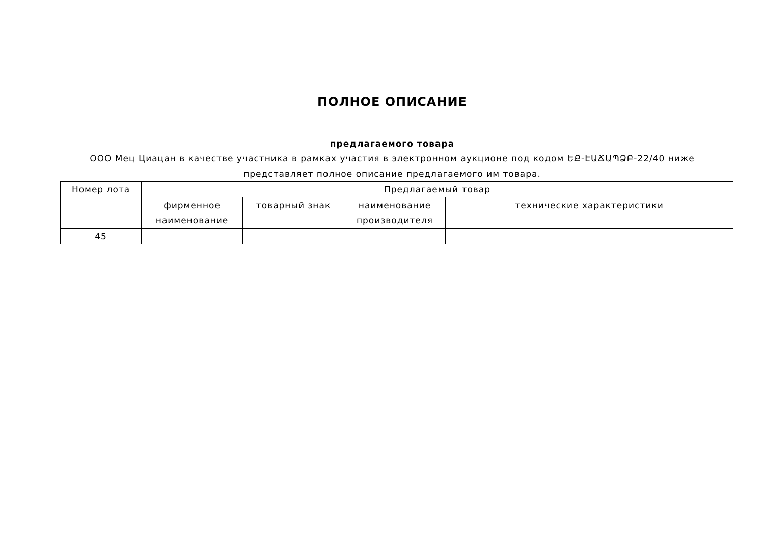ПОЛНОЕ ОПИСАНИЕ
предлагаемого товара
ООО Мец Циацан в качестве участника в рамках участия в электронном аукционе под кодом ԵՔ-ԷԱՃԱՊՁԲ-22/40 ниже представляет полное описание предлагаемого им товара.
| Номер лота | Предлагаемый товар | | | |
| --- | --- | --- | --- | --- |
| | фирменное наименование | товарный знак | наименование производителя | технические характеристики |
| 45 | | | | |